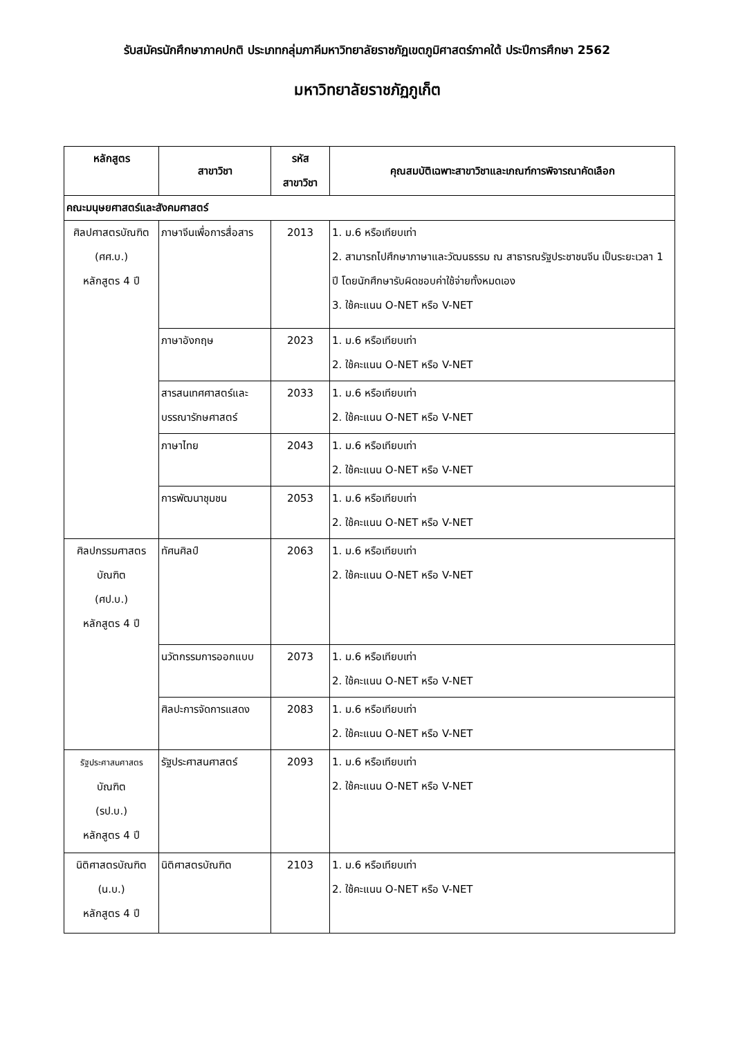รับสมัครนักศึกษาภาคปกติ ประเภทกลุ่มภาคีมหาวิทยาลัยราชภัฏเขตภูมิศาสตร์ภาคใต้ ประปีการศึกษา 2562
มหาวิทยาลัยราชภัฏภูเก็ต
| หลักสูตร | สาขาวิชา | รหัส สาขาวิชา | คุณสมบัติเฉพาะสาขาวิชาและเกณฑ์การพิจารณาคัดเลือก |
| --- | --- | --- | --- |
| คณะมนุษยศาสตร์และสังคมศาสตร์ | | | |
| ศิลปศาสตรบัณฑิต (ศศ.บ.) หลักสูตร 4 ปี | ภาษาจีนเพื่อการสื่อสาร | 2013 | 1. ม.6 หรือเทียบเท่า 2. สามารถไปศึกษาภาษาและวัฒนธรรม ณ สาธารณรัฐประชาชนจีน เป็นระยะเวลา 1 ปี โดยนักศึกษารับผิดชอบค่าใช้จ่ายทั้งหมดเอง 3. ใช้คะแนน O-NET หรือ V-NET |
| | ภาษาอังกฤษ | 2023 | 1. ม.6 หรือเทียบเท่า 2. ใช้คะแนน O-NET หรือ V-NET |
| | สารสนเทศศาสตร์และบรรณารักษศาสตร์ | 2033 | 1. ม.6 หรือเทียบเท่า 2. ใช้คะแนน O-NET หรือ V-NET |
| | ภาษาไทย | 2043 | 1. ม.6 หรือเทียบเท่า 2. ใช้คะแนน O-NET หรือ V-NET |
| | การพัฒนาชุมชน | 2053 | 1. ม.6 หรือเทียบเท่า 2. ใช้คะแนน O-NET หรือ V-NET |
| ศิลปกรรมศาสตร บัณฑิต (ศป.บ.) หลักสูตร 4 ปี | ทัศนศิลป์ | 2063 | 1. ม.6 หรือเทียบเท่า 2. ใช้คะแนน O-NET หรือ V-NET |
| | นวัตกรรมการออกแบบ | 2073 | 1. ม.6 หรือเทียบเท่า 2. ใช้คะแนน O-NET หรือ V-NET |
| | ศิลปะการจัดการแสดง | 2083 | 1. ม.6 หรือเทียบเท่า 2. ใช้คะแนน O-NET หรือ V-NET |
| รัฐประศาสนศาสตร บัณฑิต (รป.บ.) หลักสูตร 4 ปี | รัฐประศาสนศาสตร์ | 2093 | 1. ม.6 หรือเทียบเท่า 2. ใช้คะแนน O-NET หรือ V-NET |
| นิติศาสตรบัณฑิต (น.บ.) หลักสูตร 4 ปี | นิติศาสตรบัณฑิต | 2103 | 1. ม.6 หรือเทียบเท่า 2. ใช้คะแนน O-NET หรือ V-NET |